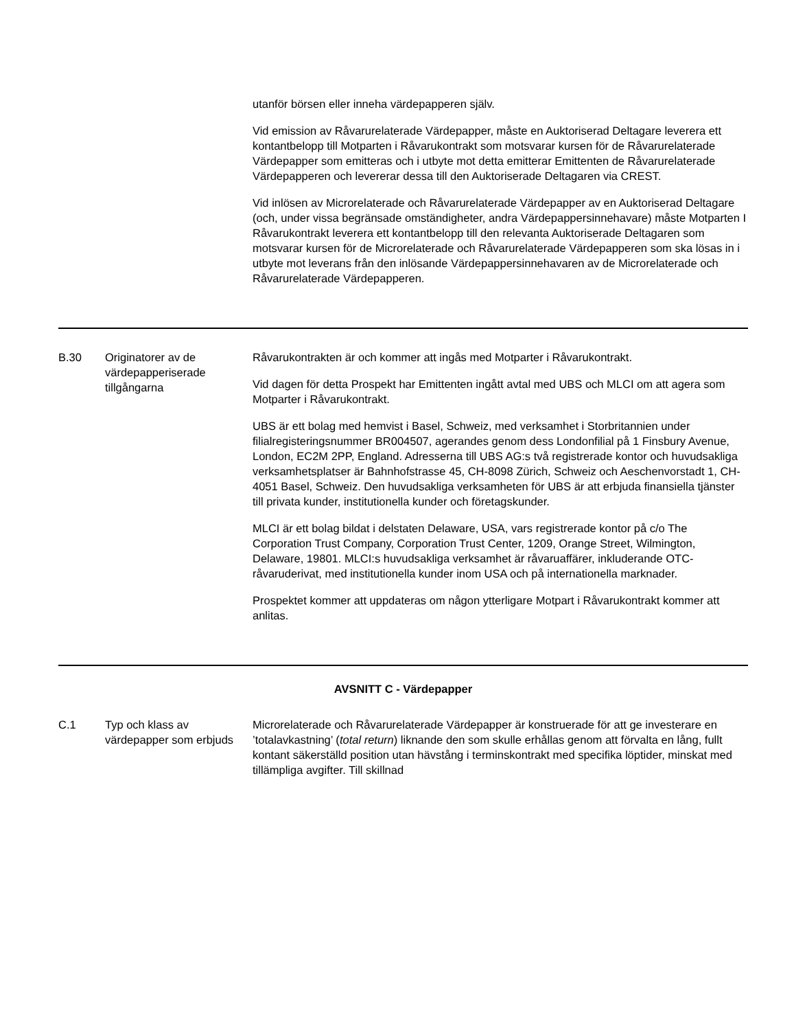| | | utanför börsen eller inneha värdepapperen själv. Vid emission av Råvarurelaterade Värdepapper, måste en Auktoriserad Deltagare leverera ett kontantbelopp till Motparten i Råvarukontrakt som motsvarar kursen för de Råvarurelaterade Värdepapper som emitteras och i utbyte mot detta emitterar Emittenten de Råvarurelaterade Värdepapperen och levererar dessa till den Auktoriserade Deltagaren via CREST. Vid inlösen av Microrelaterade och Råvarurelaterade Värdepapper av en Auktoriserad Deltagare (och, under vissa begränsade omständigheter, andra Värdepappersinnehavare) måste Motparten I Råvarukontrakt leverera ett kontantbelopp till den relevanta Auktoriserade Deltagaren som motsvarar kursen för de Microrelaterade och Råvarurelaterade Värdepapperen som ska lösas in i utbyte mot leverans från den inlösande Värdepappersinnehavaren av de Microrelaterade och Råvarurelaterade Värdepapperen. |
| B.30 | Originatorer av de värdepapperiserade tillgångarna | Råvarukontrakten är och kommer att ingås med Motparter i Råvarukontrakt. Vid dagen för detta Prospekt har Emittenten ingått avtal med UBS och MLCI om att agera som Motparter i Råvarukontrakt. UBS är ett bolag med hemvist i Basel, Schweiz, med verksamhet i Storbritannien under filialregisteringsnummer BR004507, agerandes genom dess Londonfilial på 1 Finsbury Avenue, London, EC2M 2PP, England. Adresserna till UBS AG:s två registrerade kontor och huvudsakliga verksamhetsplatser är Bahnhofstrasse 45, CH-8098 Zürich, Schweiz och Aeschenvorstadt 1, CH-4051 Basel, Schweiz. Den huvudsakliga verksamheten för UBS är att erbjuda finansiella tjänster till privata kunder, institutionella kunder och företagskunder. MLCI är ett bolag bildat i delstaten Delaware, USA, vars registrerade kontor på c/o The Corporation Trust Company, Corporation Trust Center, 1209, Orange Street, Wilmington, Delaware, 19801. MLCI:s huvudsakliga verksamhet är råvaruaffärer, inkluderande OTC-råvaruderivat, med institutionella kunder inom USA och på internationella marknader. Prospektet kommer att uppdateras om någon ytterligare Motpart i Råvarukontrakt kommer att anlitas. |
| AVSNITT C - Värdepapper | | |
| C.1 | Typ och klass av värdepapper som erbjuds | Microrelaterade och Råvarurelaterade Värdepapper är konstruerade för att ge investerare en ’totalavkastning’ ( total return ) liknande den som skulle erhållas genom att förvalta en lång, fullt kontant säkerställd position utan hävstång i terminskontrakt med specifika löptider, minskat med tillämpliga avgifter. Till skillnad |